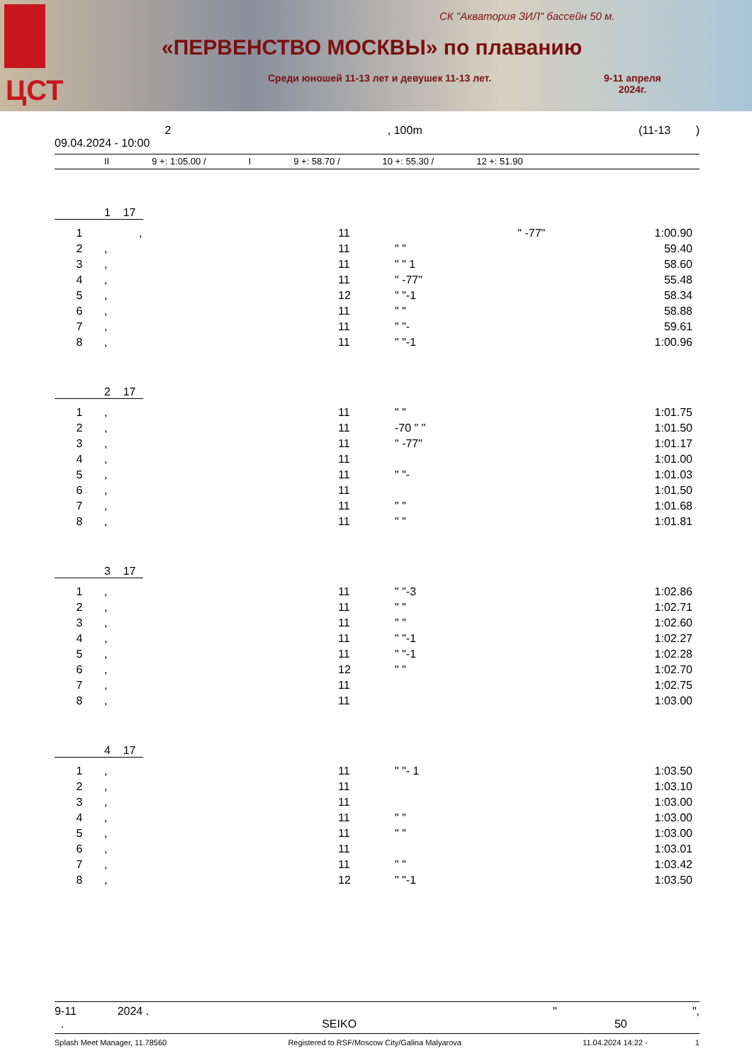ЦСТ
СК "Акватория ЗИЛ" бассейн 50 м.
«ПЕРВЕНСТВО МОСКВЫ» по плаванию
Среди юношей 11-13 лет и девушек 11-13 лет.
9-11 апреля
2024г.
2, 100m (11-13 )
09.04.2024 - 10:00
II 9 +: 1:05.00 / I 9 +: 58.70 / 10 +: 55.30 / 12 +: 51.90
1 17
| 1 | , | 11 | " -77" | 1:00.90 |
| 2 | , | 11 | " " | 59.40 |
| 3 | , | 11 | " " 1 | 58.60 |
| 4 | , | 11 | " -77" | 55.48 |
| 5 | , | 12 | " "-1 | 58.34 |
| 6 | , | 11 | " " | 58.88 |
| 7 | , | 11 | " "- | 59.61 |
| 8 | , | 11 | " "-1 | 1:00.96 |
2 17
| 1 | , | 11 | " " | 1:01.75 |
| 2 | , | 11 | -70 " " | 1:01.50 |
| 3 | , | 11 | " -77" | 1:01.17 |
| 4 | , | 11 | | 1:01.00 |
| 5 | , | 11 | " "- | 1:01.03 |
| 6 | , | 11 | | 1:01.50 |
| 7 | , | 11 | " " | 1:01.68 |
| 8 | , | 11 | " " | 1:01.81 |
3 17
| 1 | , | 11 | " "-3 | 1:02.86 |
| 2 | , | 11 | " " | 1:02.71 |
| 3 | , | 11 | " " | 1:02.60 |
| 4 | , | 11 | " "-1 | 1:02.27 |
| 5 | , | 11 | " "-1 | 1:02.28 |
| 6 | , | 12 | " " | 1:02.70 |
| 7 | , | 11 | | 1:02.75 |
| 8 | , | 11 | | 1:03.00 |
4 17
| 1 | , | 11 | " "- 1 | 1:03.50 |
| 2 | , | 11 | | 1:03.10 |
| 3 | , | 11 | | 1:03.00 |
| 4 | , | 11 | " " | 1:03.00 |
| 5 | , | 11 | " " | 1:03.00 |
| 6 | , | 11 | | 1:03.01 |
| 7 | , | 11 | " " | 1:03.42 |
| 8 | , | 12 | " "-1 | 1:03.50 |
9-11 2024 . " ",
. SEIKO 50
Splash Meet Manager, 11.78560 Registered to RSF/Moscow City/Galina Malyarova 11.04.2024 14:22 - 1